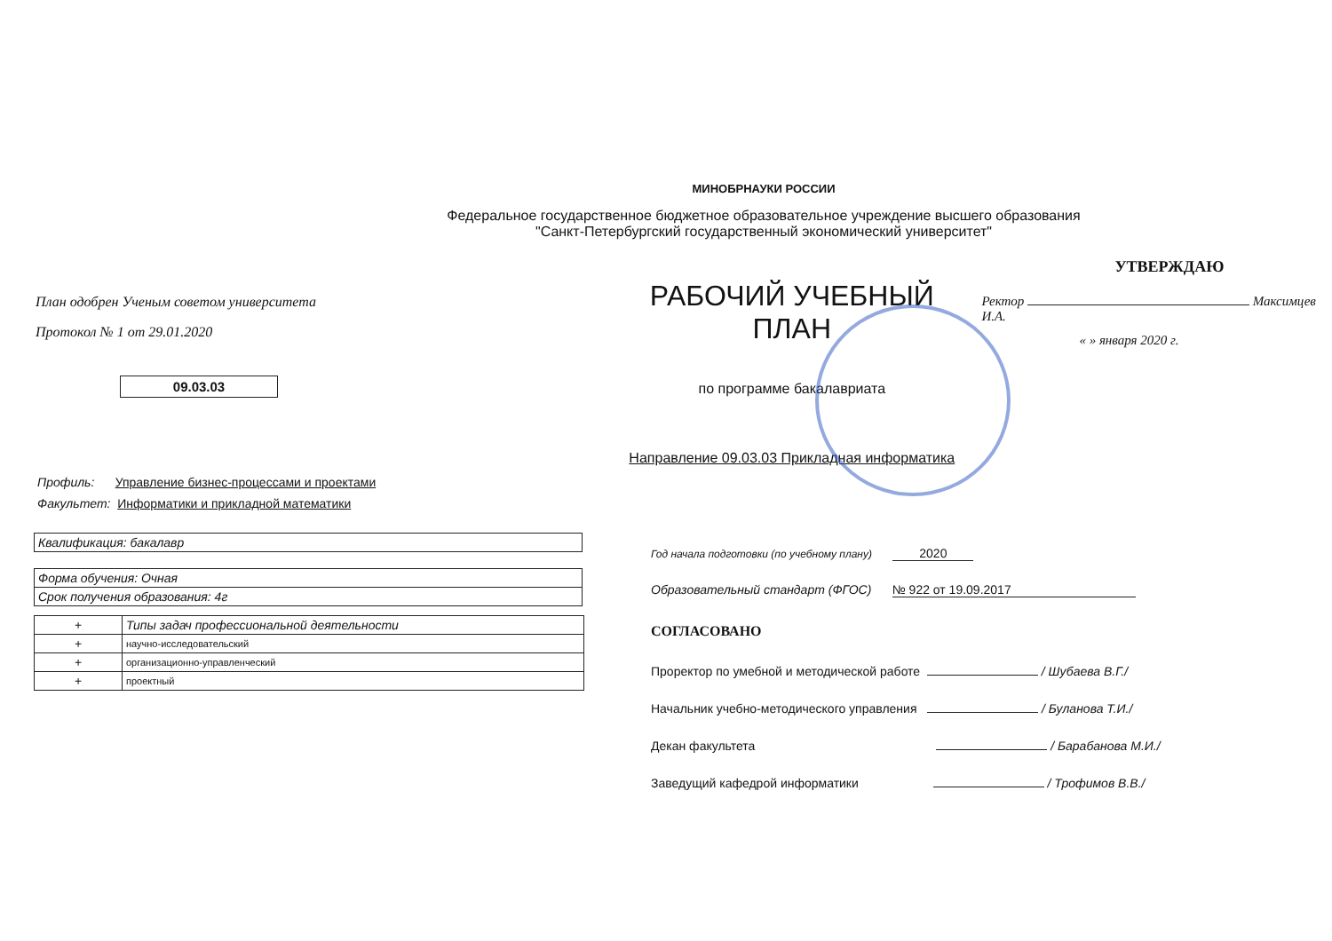МИНОБРНАУКИ РОССИИ
Федеральное государственное бюджетное образовательное учреждение высшего образования
"Санкт-Петербургский государственный экономический университет"
План одобрен Ученым советом университета
Протокол № 1 от 29.01.2020
09.03.03
РАБОЧИЙ УЧЕБНЫЙ ПЛАН
по программе бакалавриата
Направление 09.03.03 Прикладная информатика
УТВЕРЖДАЮ
Ректор Максимцев И.А.
« » января 2020 г.
Профиль: Управление бизнес-процессами и проектами
Факультет: Информатики и прикладной математики
| Квалификация: бакалавр |
| Форма обучения: Очная |
| Срок получения образования: 4г |
| + | Типы задач профессиональной деятельности |
| + | научно-исследовательский |
| + | организационно-управленческий |
| + | проектный |
Год начала подготовки (по учебному плану) 2020
Образовательный стандарт (ФГОС) № 922 от 19.09.2017
СОГЛАСОВАНО
Проректор по умебной и методической работе / Шубаева В.Г./
Начальник учебно-методического управления / Буланова Т.И./
Декан факультета / Барабанова М.И./
Заведущий кафедрой информатики / Трофимов В.В./